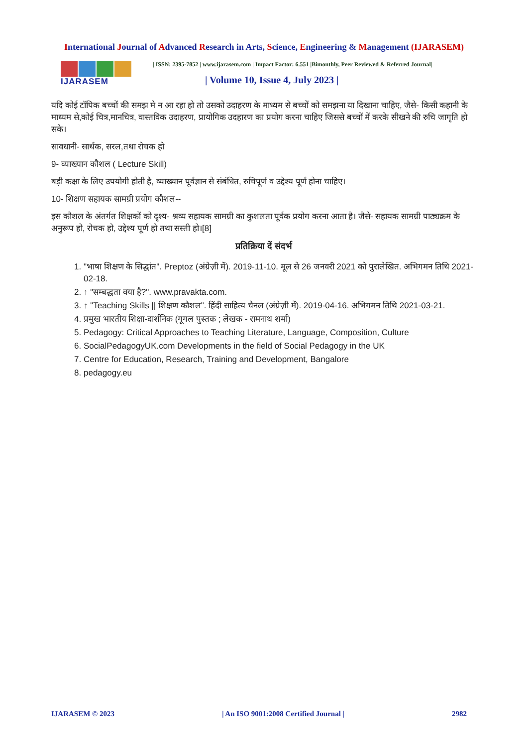International Journal of Advanced Research in Arts, Science, Engineering & Management (IJARASEM)
IJARASEM
| ISSN: 2395-7852 | www.ijarasem.com | Impact Factor: 6.551 |Bimonthly, Peer Reviewed & Referred Journal|
| Volume 10, Issue 4, July 2023 |
यदि कोई टॉपिक बच्चों की समझ मे न आ रहा हो तो उसको उदाहरण के माध्यम से बच्चों को समझना या दिखाना चाहिए, जैसे- किसी कहानी के माध्यम से,कोई चित्र,मानचित्र, वास्तविक उदाहरण, प्रायोगिक उदहारण का प्रयोग करना चाहिए जिससे बच्चों में करके सीखने की रुचि जागृति हो सके।
सावधानी- सार्थक, सरल,तथा रोचक हो
9- व्याख्यान कौशल ( Lecture Skill)
बड़ी कक्षा के लिए उपयोगी होती है, व्याख्यान पूर्वज्ञान से संबंधित, रुचिपूर्ण व उद्देश्य पूर्ण होना चाहिए।
10- शिक्षण सहायक सामग्री प्रयोग कौशल--
इस कौशल के अंतर्गत शिक्षकों को दृश्य- श्रव्य सहायक सामग्री का कुशलता पूर्वक प्रयोग करना आता है। जैसे- सहायक सामग्री पाठ्यक्रम के अनुरूप हो, रोचक हो, उद्देश्य पूर्ण हो तथा सस्ती हो।[8]
प्रतिक्रिया दें संदर्भ
1. "भाषा शिक्षण के सिद्धांत". Preptoz (अंग्रेज़ी में). 2019-11-10. मूल से 26 जनवरी 2021 को पुरालेखित. अभिगमन तिथि 2021-02-18.
2. ↑ "सम्बद्धता क्या है?". www.pravakta.com.
3. ↑ "Teaching Skills || शिक्षण कौशल". हिंदी साहित्य चैनल (अंग्रेज़ी में). 2019-04-16. अभिगमन तिथि 2021-03-21.
4. प्रमुख भारतीय शिक्षा-दार्शनिक (गूगल पुस्तक ; लेखक - रामनाथ शर्मा)
5. Pedagogy: Critical Approaches to Teaching Literature, Language, Composition, Culture
6. SocialPedagogyUK.com Developments in the field of Social Pedagogy in the UK
7. Centre for Education, Research, Training and Development, Bangalore
8. pedagogy.eu
IJARASEM © 2023 | An ISO 9001:2008 Certified Journal | 2982